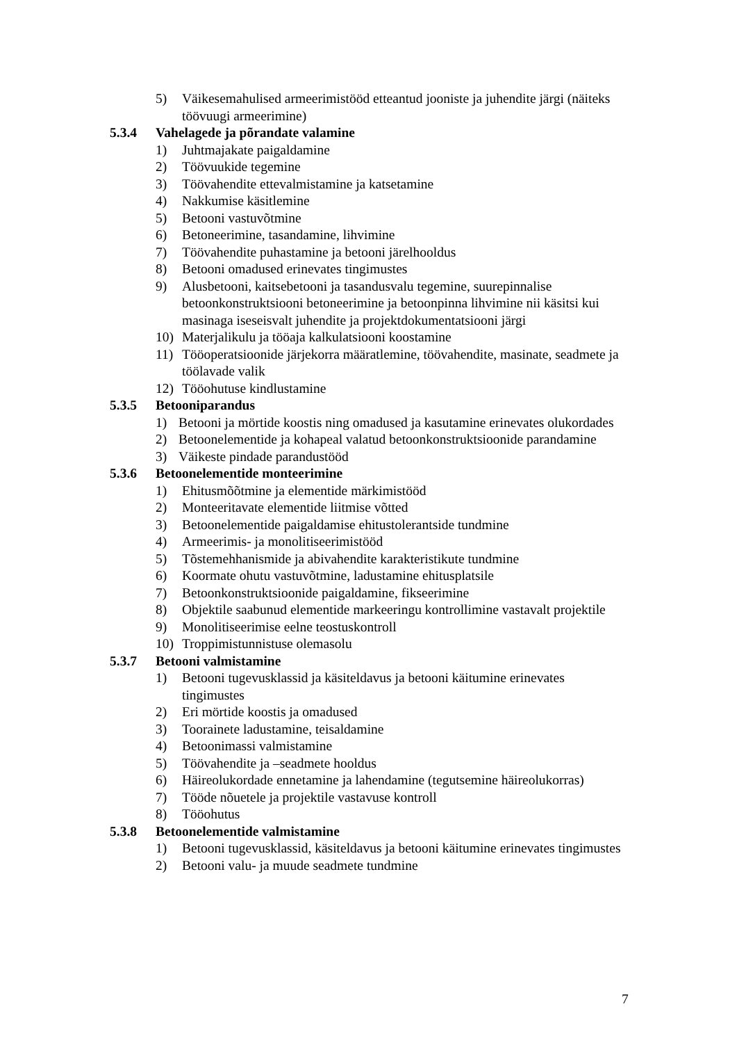5) Väikesemahulised armeerimistööd etteantud jooniste ja juhendite järgi (näiteks töövuugi armeerimine)
5.3.4 Vahelagede ja põrandate valamine
1) Juhtmajakate paigaldamine
2) Töövuukide tegemine
3) Töövahendite ettevalmistamine ja katsetamine
4) Nakkumise käsitlemine
5) Betooni vastuvõtmine
6) Betoneerimine, tasandamine, lihvimine
7) Töövahendite puhastamine ja betooni järelhooldus
8) Betooni omadused erinevates tingimustes
9) Alusbetooni, kaitsebetooni ja tasandusvalu tegemine, suurepinnalise betoonkonstruktsiooni betoneerimine ja betoonpinna lihvimine nii käsitsi kui masinaga iseseisvalt juhendite ja projektdokumentatsiooni järgi
10) Materjalikulu ja tööaja kalkulatsiooni koostamine
11) Tööoperatsioonide järjekorra määratlemine, töövahendite, masinate, seadmete ja töölavade valik
12) Tööohutuse kindlustamine
5.3.5 Betooniparandus
1) Betooni ja mörtide koostis ning omadused ja kasutamine erinevates olukordades
2) Betoonelementide ja kohapeal valatud betoonkonstruktsioonide parandamine
3) Väikeste pindade parandustööd
5.3.6 Betoonelementide monteerimine
1) Ehitusmõõtmine ja elementide märkimistööd
2) Monteeritavate elementide liitmise võtted
3) Betoonelementide paigaldamise ehitustolerantside tundmine
4) Armeerimis- ja monolitiseerimistööd
5) Tõstemehhanismide ja abivahendite karakteristikute tundmine
6) Koormate ohutu vastuvõtmine, ladustamine ehitusplatsile
7) Betoonkonstruktsioonide paigaldamine, fikseerimine
8) Objektile saabunud elementide markeeringu kontrollimine vastavalt projektile
9) Monolitiseerimise eelne teostuskontroll
10) Troppimistunnistuse olemasolu
5.3.7 Betooni valmistamine
1) Betooni tugevusklassid ja käsiteldavus ja betooni käitumine erinevates tingimustes
2) Eri mörtide koostis ja omadused
3) Toorainete ladustamine, teisaldamine
4) Betoonimassi valmistamine
5) Töövahendite ja –seadmete hooldus
6) Häireolukordade ennetamine ja lahendamine (tegutsemine häireolukorras)
7) Tööde nõuetele ja projektile vastavuse kontroll
8) Tööohutus
5.3.8 Betoonelementide valmistamine
1) Betooni tugevusklassid, käsiteldavus ja betooni käitumine erinevates tingimustes
2) Betooni valu- ja muude seadmete tundmine
7